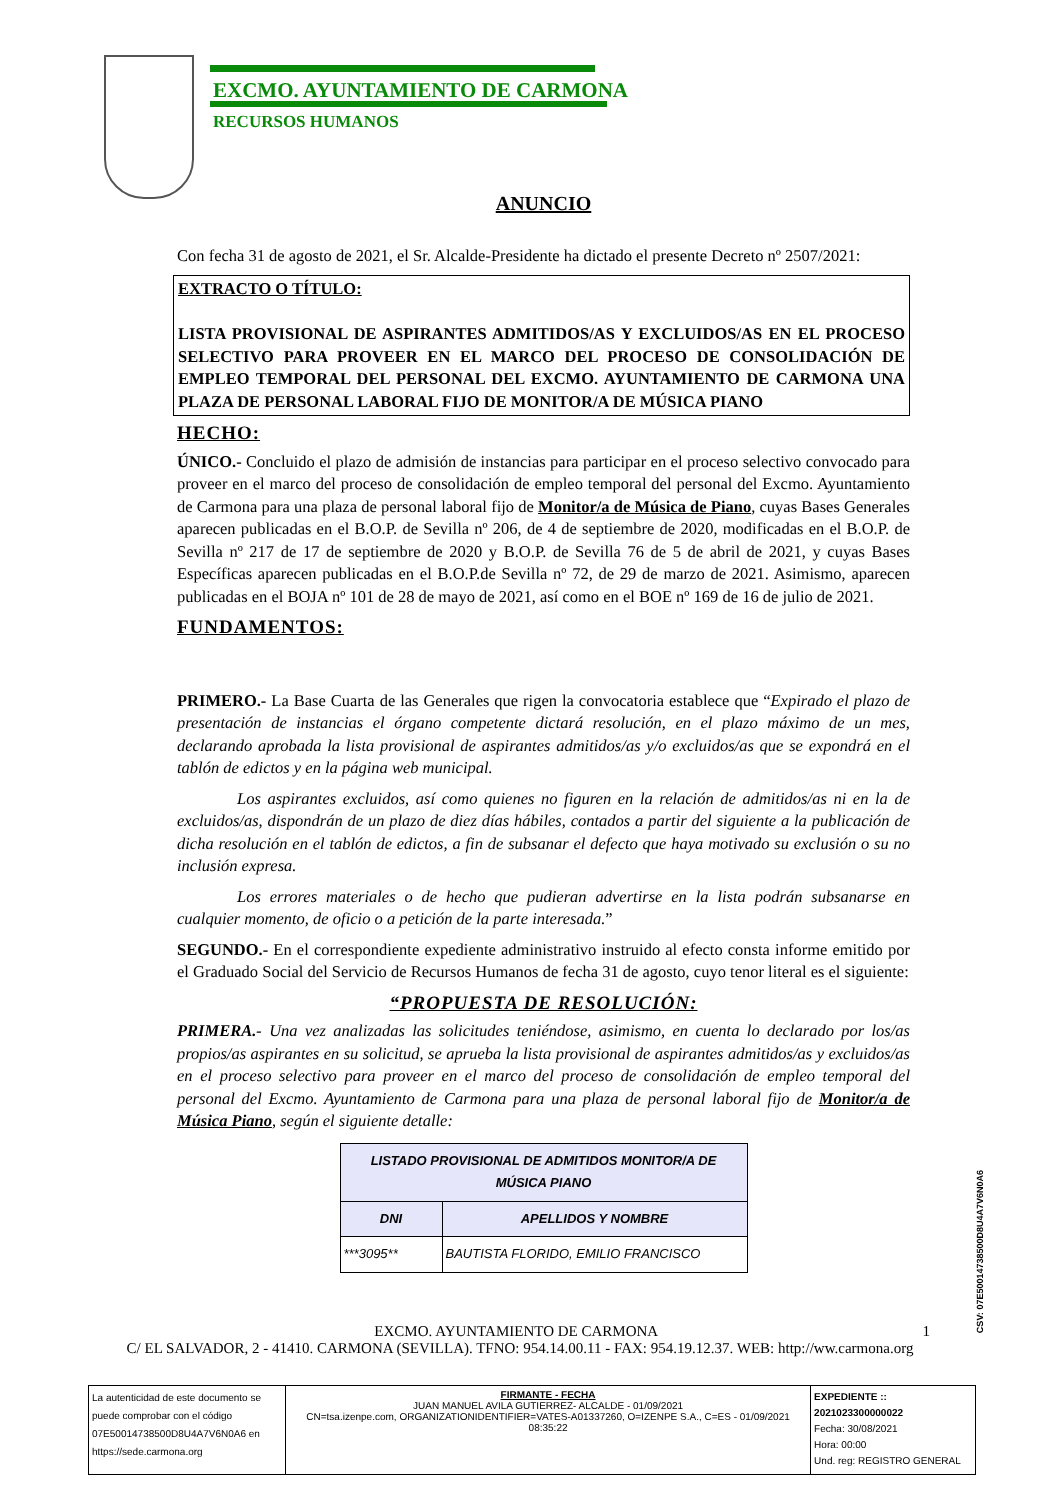EXCMO. AYUNTAMIENTO DE CARMONA
RECURSOS HUMANOS
ANUNCIO
Con fecha 31 de agosto de 2021, el Sr. Alcalde-Presidente ha dictado el presente Decreto nº 2507/2021:
EXTRACTO O TÍTULO:
LISTA PROVISIONAL DE ASPIRANTES ADMITIDOS/AS Y EXCLUIDOS/AS EN EL PROCESO SELECTIVO PARA PROVEER EN EL MARCO DEL PROCESO DE CONSOLIDACIÓN DE EMPLEO TEMPORAL DEL PERSONAL DEL EXCMO. AYUNTAMIENTO DE CARMONA UNA PLAZA DE PERSONAL LABORAL FIJO DE MONITOR/A DE MÚSICA PIANO
HECHO:
ÚNICO.- Concluido el plazo de admisión de instancias para participar en el proceso selectivo convocado para proveer en el marco del proceso de consolidación de empleo temporal del personal del Excmo. Ayuntamiento de Carmona para una plaza de personal laboral fijo de Monitor/a de Música de Piano, cuyas Bases Generales aparecen publicadas en el B.O.P. de Sevilla nº 206, de 4 de septiembre de 2020, modificadas en el B.O.P. de Sevilla nº 217 de 17 de septiembre de 2020 y B.O.P. de Sevilla 76 de 5 de abril de 2021, y cuyas Bases Específicas aparecen publicadas en el B.O.P.de Sevilla nº 72, de 29 de marzo de 2021. Asimismo, aparecen publicadas en el BOJA nº 101 de 28 de mayo de 2021, así como en el BOE nº 169 de 16 de julio de 2021.
FUNDAMENTOS:
PRIMERO.- La Base Cuarta de las Generales que rigen la convocatoria establece que “Expirado el plazo de presentación de instancias el órgano competente dictará resolución, en el plazo máximo de un mes, declarando aprobada la lista provisional de aspirantes admitidos/as y/o excluidos/as que se expondrá en el tablón de edictos y en la página web municipal.
Los aspirantes excluidos, así como quienes no figuren en la relación de admitidos/as ni en la de excluidos/as, dispondrán de un plazo de diez días hábiles, contados a partir del siguiente a la publicación de dicha resolución en el tablón de edictos, a fin de subsanar el defecto que haya motivado su exclusión o su no inclusión expresa.
Los errores materiales o de hecho que pudieran advertirse en la lista podrán subsanarse en cualquier momento, de oficio o a petición de la parte interesada.”
SEGUNDO.- En el correspondiente expediente administrativo instruido al efecto consta informe emitido por el Graduado Social del Servicio de Recursos Humanos de fecha 31 de agosto, cuyo tenor literal es el siguiente:
“PROPUESTA DE RESOLUCIÓN:
PRIMERA.- Una vez analizadas las solicitudes teniéndose, asimismo, en cuenta lo declarado por los/as propios/as aspirantes en su solicitud, se aprueba la lista provisional de aspirantes admitidos/as y excluidos/as en el proceso selectivo para proveer en el marco del proceso de consolidación de empleo temporal del personal del Excmo. Ayuntamiento de Carmona para una plaza de personal laboral fijo de Monitor/a de Música Piano, según el siguiente detalle:
| LISTADO PROVISIONAL DE ADMITIDOS MONITOR/A DE MÚSICA PIANO | |
| --- | --- |
| DNI | APELLIDOS Y NOMBRE |
| ***3095** | BAUTISTA FLORIDO, EMILIO FRANCISCO |
EXCMO. AYUNTAMIENTO DE CARMONA 1
C/ EL SALVADOR, 2 - 41410. CARMONA (SEVILLA). TFNO: 954.14.00.11 - FAX: 954.19.12.37. WEB: http://ww.carmona.org
CSV: 07E50014738500D8U4A7V6N0A6
La autenticidad de este documento se puede comprobar con el código 07E50014738500D8U4A7V6N0A6 en https://sede.carmona.org
FIRMANTE - FECHA
JUAN MANUEL AVILA GUTIERREZ- ALCALDE - 01/09/2021
CN=tsa.izenpe.com, ORGANIZATIONIDENTIFIER=VATES-A01337260, O=IZENPE S.A., C=ES - 01/09/2021 08:35:22
EXPEDIENTE :: 2021023300000022
Fecha: 30/08/2021
Hora: 00:00
Und. reg: REGISTRO GENERAL